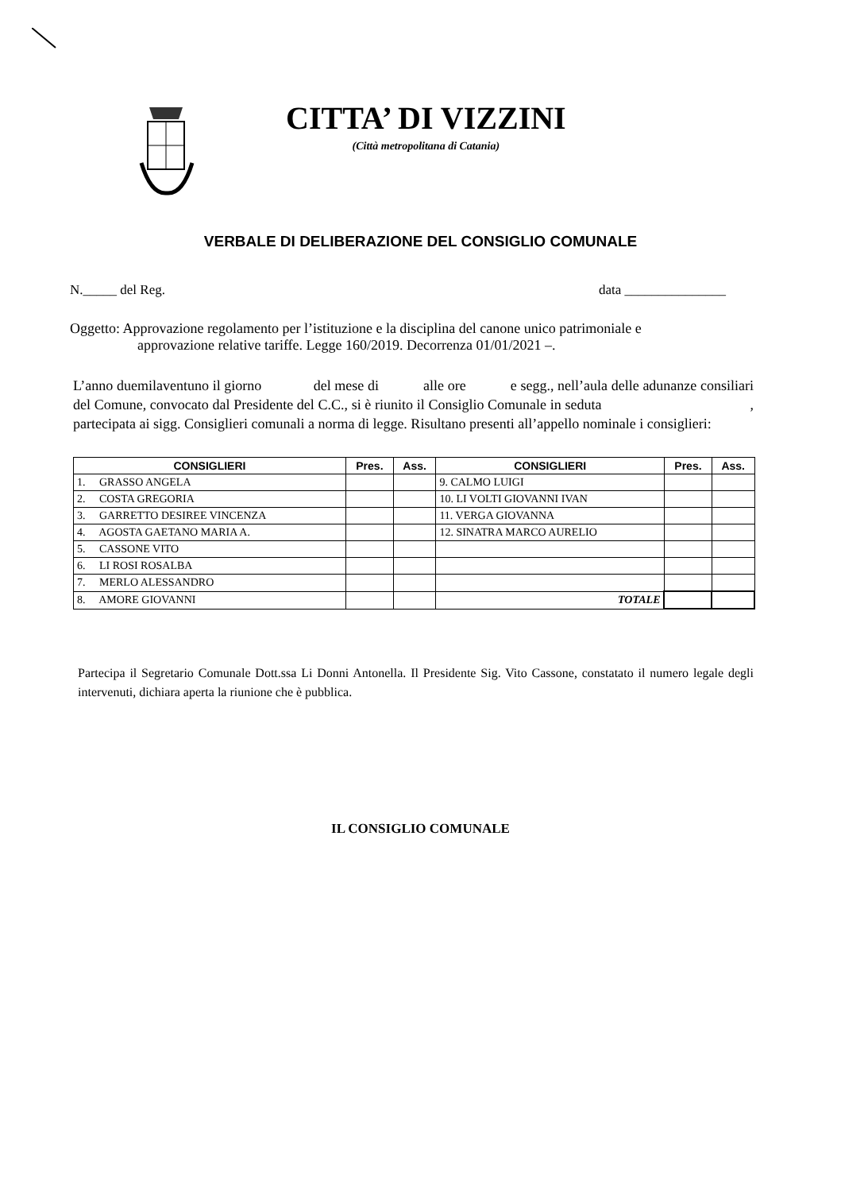CITTA’ DI VIZZINI
(Città metropolitana di Catania)
VERBALE DI DELIBERAZIONE DEL CONSIGLIO COMUNALE
N._____ del Reg. data _______________
Oggetto: Approvazione regolamento per l’istituzione e la disciplina del canone unico patrimoniale e
approvazione relative tariffe. Legge 160/2019. Decorrenza 01/01/2021 –.
L’anno duemilaventuno il giorno del mese di alle ore e segg., nell’aula delle adunanze consiliari del Comune, convocato dal Presidente del C.C., si è riunito il Consiglio Comunale in seduta , partecipata ai sigg. Consiglieri comunali a norma di legge. Risultano presenti all’appello nominale i consiglieri:
| CONSIGLIERI | Pres. | Ass. | CONSIGLIERI | Pres. | Ass. |
| --- | --- | --- | --- | --- | --- |
| 1. GRASSO ANGELA | | | 9. CALMO LUIGI | | |
| 2. COSTA GREGORIA | | | 10. LI VOLTI GIOVANNI IVAN | | |
| 3. GARRETTO DESIREE VINCENZA | | | 11. VERGA GIOVANNA | | |
| 4. AGOSTA GAETANO MARIA A. | | | 12. SINATRA MARCO AURELIO | | |
| 5. CASSONE VITO | | | | | |
| 6. LI ROSI ROSALBA | | | | | |
| 7. MERLO ALESSANDRO | | | | | |
| 8. AMORE GIOVANNI | | | TOTALE | | |
Partecipa il Segretario Comunale Dott.ssa Li Donni Antonella. Il Presidente Sig. Vito Cassone, constatato il numero legale degli intervenuti, dichiara aperta la riunione che è pubblica.
IL CONSIGLIO COMUNALE